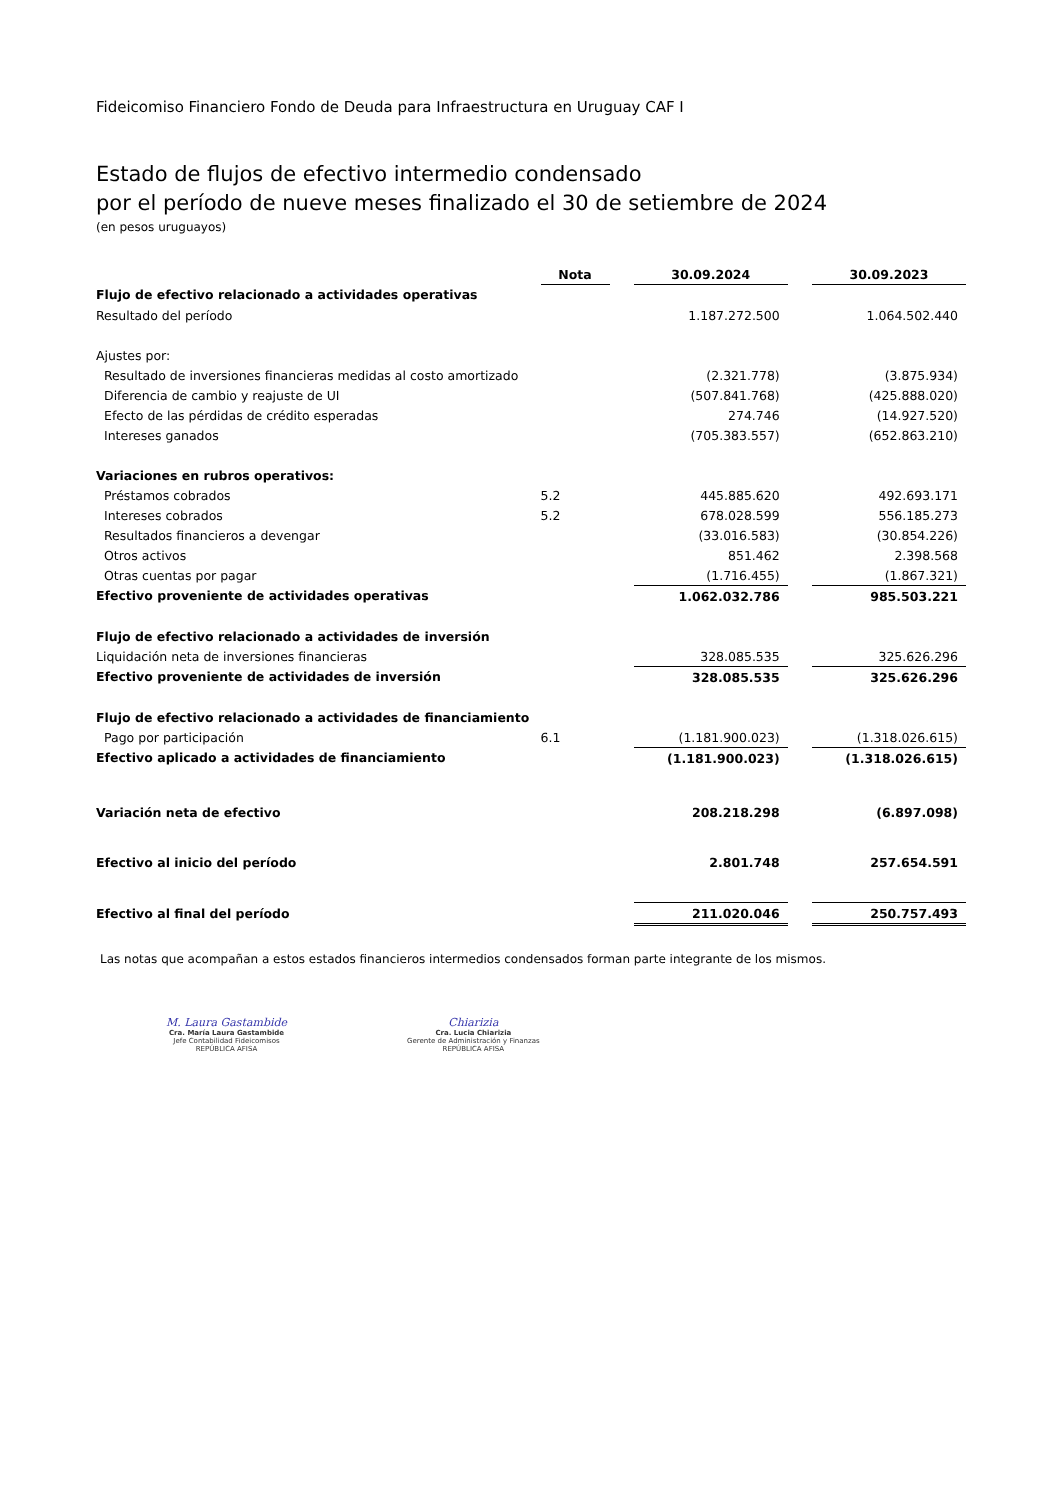Fideicomiso Financiero Fondo de Deuda para Infraestructura en Uruguay CAF I
Estado de flujos de efectivo intermedio condensado
por el período de nueve meses finalizado el 30 de setiembre de 2024
(en pesos uruguayos)
| | Nota | | 30.09.2024 | | 30.09.2023 |
| --- | --- | --- | --- | --- | --- |
| Flujo de efectivo relacionado a actividades operativas | | | | | |
| Resultado del período | | | 1.187.272.500 | | 1.064.502.440 |
| Ajustes por: | | | | | |
| Resultado de inversiones financieras medidas al costo amortizado | | | (2.321.778) | | (3.875.934) |
| Diferencia de cambio y reajuste de UI | | | (507.841.768) | | (425.888.020) |
| Efecto de las pérdidas de crédito esperadas | | | 274.746 | | (14.927.520) |
| Intereses ganados | | | (705.383.557) | | (652.863.210) |
| Variaciones en rubros operativos: | | | | | |
| Préstamos cobrados | 5.2 | | 445.885.620 | | 492.693.171 |
| Intereses cobrados | 5.2 | | 678.028.599 | | 556.185.273 |
| Resultados financieros a devengar | | | (33.016.583) | | (30.854.226) |
| Otros activos | | | 851.462 | | 2.398.568 |
| Otras cuentas por pagar | | | (1.716.455) | | (1.867.321) |
| Efectivo proveniente de actividades operativas | | | 1.062.032.786 | | 985.503.221 |
| Flujo de efectivo relacionado a actividades de inversión | | | | | |
| Liquidación neta de inversiones financieras | | | 328.085.535 | | 325.626.296 |
| Efectivo proveniente de actividades de inversión | | | 328.085.535 | | 325.626.296 |
| Flujo de efectivo relacionado a actividades de financiamiento | | | | | |
| Pago por participación | 6.1 | | (1.181.900.023) | | (1.318.026.615) |
| Efectivo aplicado a actividades de financiamiento | | | (1.181.900.023) | | (1.318.026.615) |
| Variación neta de efectivo | | | 208.218.298 | | (6.897.098) |
| Efectivo al inicio del período | | | 2.801.748 | | 257.654.591 |
| Efectivo al final del período | | | 211.020.046 | | 250.757.493 |
Las notas que acompañan a estos estados financieros intermedios condensados forman parte integrante de los mismos.
M. Laura Gastambide
Cra. María Laura Gastambide
Jefe Contabilidad Fideicomisos
REPÚBLICA AFISA
Chiarizia
Cra. Lucia Chiarizia
Gerente de Administración y Finanzas
REPÚBLICA AFISA